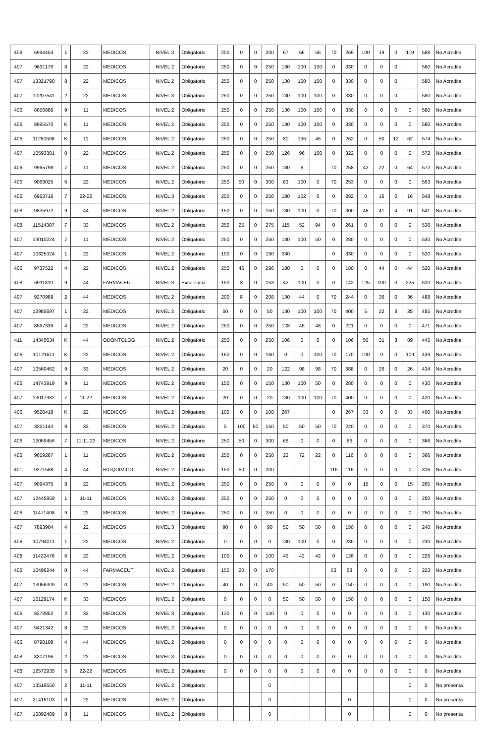| 408 | 6994453 | 1 | 22 | MEDICOS | NIVEL 3 | Obligatorio | 200 | 0 | 0 | 200 | 67 | 66 | 66 | 70 | 269 | 100 | 19 | 0 | 119 | 588 | No Acredita |
| 407 | 9631178 | 8 | 22 | MEDICOS | NIVEL 2 | Obligatorio | 250 | 0 | 0 | 250 | 130 | 100 | 100 | 0 | 330 | 0 | 0 | 0 | | 580 | No Acredita |
| 407 | 13321790 | 8 | 22 | MEDICOS | NIVEL 2 | Obligatorio | 250 | 0 | 0 | 250 | 130 | 100 | 100 | 0 | 330 | 0 | 0 | 0 | | 580 | No Acredita |
| 407 | 10207541 | 2 | 22 | MEDICOS | NIVEL 3 | Obligatorio | 250 | 0 | 0 | 250 | 130 | 100 | 100 | 0 | 330 | 0 | 0 | 0 | | 580 | No Acredita |
| 406 | 8650886 | 9 | 11 | MEDICOS | NIVEL 2 | Obligatorio | 250 | 0 | 0 | 250 | 130 | 100 | 100 | 0 | 330 | 0 | 0 | 0 | 0 | 580 | No Acredita |
| 406 | 8995570 | K | 11 | MEDICOS | NIVEL 2 | Obligatorio | 250 | 0 | 0 | 250 | 130 | 100 | 100 | 0 | 330 | 0 | 0 | 0 | 0 | 580 | No Acredita |
| 406 | 11250608 | K | 11 | MEDICOS | NIVEL 2 | Obligatorio | 250 | 0 | 0 | 250 | 80 | 136 | 46 | 0 | 262 | 0 | 50 | 12 | 62 | 574 | No Acredita |
| 407 | 10593301 | 0 | 22 | MEDICOS | NIVEL 2 | Obligatorio | 250 | 0 | 0 | 250 | 126 | 96 | 100 | 0 | 322 | 0 | 0 | 0 | 0 | 572 | No Acredita |
| 406 | 9965798 | 7 | 11 | MEDICOS | NIVEL 2 | Obligatorio | 250 | 0 | 0 | 250 | 180 | 8 | | 70 | 258 | 42 | 22 | 0 | 64 | 572 | No Acredita |
| 406 | 9069025 | 6 | 22 | MEDICOS | NIVEL 2 | Obligatorio | 250 | 50 | 0 | 300 | 83 | 100 | 0 | 70 | 253 | 0 | 0 | 0 | 0 | 553 | No Acredita |
| 406 | 6963716 | 7 | 22-22 | MEDICOS | NIVEL 3 | Obligatorio | 250 | 0 | 0 | 250 | 180 | 102 | 0 | 0 | 282 | 0 | 16 | 0 | 16 | 548 | No Acredita |
| 408 | 9835972 | 9 | 44 | MEDICOS | NIVEL 2 | Obligatorio | 150 | 0 | 0 | 150 | 130 | 100 | 0 | 70 | 300 | 46 | 41 | 4 | 91 | 541 | No Acredita |
| 408 | 11514307 | 7 | 33 | MEDICOS | NIVEL 2 | Obligatorio | 250 | 25 | 0 | 275 | 115 | 52 | 94 | 0 | 261 | 0 | 0 | 0 | 0 | 536 | No Acredita |
| 407 | 13010224 | 7 | 11 | MEDICOS | NIVEL 2 | Obligatorio | 250 | 0 | 0 | 250 | 130 | 100 | 50 | 0 | 280 | 0 | 0 | 0 | 0 | 530 | No Acredita |
| 407 | 10325324 | 1 | 22 | MEDICOS | NIVEL 2 | Obligatorio | 190 | 0 | 0 | 190 | 330 | | | 0 | 330 | 0 | 0 | 0 | 0 | 520 | No Acredita |
| 406 | 9737522 | 4 | 22 | MEDICOS | NIVEL 2 | Obligatorio | 250 | 46 | 0 | 296 | 180 | 0 | 0 | 0 | 180 | 0 | 44 | 0 | 44 | 520 | No Acredita |
| 408 | 6911310 | 9 | 44 | FARMACEUT | NIVEL 3 | Excelencia | 150 | 3 | 0 | 153 | 42 | 100 | 0 | 0 | 142 | 125 | 100 | 0 | 225 | 520 | No Acredita |
| 407 | 9270989 | 2 | 44 | MEDICOS | NIVEL 2 | Obligatorio | 200 | 8 | 0 | 208 | 130 | 44 | 0 | 70 | 244 | 0 | 36 | 0 | 36 | 488 | No Acredita |
| 407 | 12985697 | 1 | 22 | MEDICOS | NIVEL 2 | Obligatorio | 50 | 0 | 0 | 50 | 130 | 100 | 100 | 70 | 400 | 5 | 22 | 8 | 35 | 485 | No Acredita |
| 407 | 8567339 | 4 | 22 | MEDICOS | NIVEL 2 | Obligatorio | 250 | 0 | 0 | 250 | 128 | 45 | 48 | 0 | 221 | 0 | 0 | 0 | 0 | 471 | No Acredita |
| 411 | 14345634 | K | 44 | ODONTOLOG | NIVEL 2 | Obligatorio | 250 | 0 | 0 | 250 | 106 | 0 | 0 | 0 | 106 | 50 | 31 | 8 | 89 | 445 | No Acredita |
| 406 | 10121611 | K | 22 | MEDICOS | NIVEL 2 | Obligatorio | 160 | 0 | 0 | 160 | 0 | 0 | 100 | 70 | 170 | 100 | 9 | 0 | 109 | 439 | No Acredita |
| 407 | 10560462 | 9 | 33 | MEDICOS | NIVEL 2 | Obligatorio | 20 | 0 | 0 | 20 | 122 | 98 | 98 | 70 | 388 | 0 | 26 | 0 | 26 | 434 | No Acredita |
| 406 | 14743919 | 9 | 11 | MEDICOS | NIVEL 2 | Obligatorio | 150 | 0 | 0 | 150 | 130 | 100 | 50 | 0 | 280 | 0 | 0 | 0 | 0 | 430 | No Acredita |
| 407 | 13017982 | 7 | 11-22 | MEDICOS | NIVEL 2 | Obligatorio | 20 | 0 | 0 | 20 | 130 | 100 | 100 | 70 | 400 | 0 | 0 | 0 | 0 | 420 | No Acredita |
| 406 | 9520418 | K | 22 | MEDICOS | NIVEL 2 | Obligatorio | 100 | 0 | 0 | 100 | 267 | | | 0 | 267 | 33 | 0 | 0 | 33 | 400 | No Acredita |
| 407 | 8221143 | 8 | 33 | MEDICOS | NIVEL 2 | Obligatorio | 0 | 100 | 50 | 150 | 50 | 50 | 50 | 70 | 220 | 0 | 0 | 0 | 0 | 370 | No Acredita |
| 406 | 12059456 | 7 | 11-11-22 | MEDICOS | NIVEL 2 | Obligatorio | 250 | 50 | 0 | 300 | 66 | 0 | 0 | 0 | 66 | 0 | 0 | 0 | 0 | 366 | No Acredita |
| 406 | 9659267 | 1 | 11 | MEDICOS | NIVEL 2 | Obligatorio | 250 | 0 | 0 | 250 | 22 | 72 | 22 | 0 | 116 | 0 | 0 | 0 | 0 | 366 | No Acredita |
| 401 | 9271588 | 4 | 44 | BIOQUIMICO | NIVEL 2 | Obligatorio | 150 | 50 | 0 | 200 | | | | 116 | 116 | 0 | 0 | 0 | 0 | 316 | No Acredita |
| 407 | 9094375 | 8 | 22 | MEDICOS | NIVEL 2 | Obligatorio | 250 | 0 | 0 | 250 | 0 | 0 | 0 | 0 | 0 | 15 | 0 | 0 | 15 | 265 | No Acredita |
| 407 | 12445959 | 1 | 11-11 | MEDICOS | NIVEL 2 | Obligatorio | 250 | 0 | 0 | 250 | 0 | 0 | 0 | 0 | 0 | 0 | 0 | 0 | 0 | 250 | No Acredita |
| 406 | 11471408 | 9 | 22 | MEDICOS | NIVEL 2 | Obligatorio | 250 | 0 | 0 | 250 | 0 | 0 | 0 | 0 | 0 | 0 | 0 | 0 | 0 | 250 | No Acredita |
| 407 | 7893904 | 4 | 22 | MEDICOS | NIVEL 3 | Obligatorio | 90 | 0 | 0 | 90 | 50 | 50 | 50 | 0 | 150 | 0 | 0 | 0 | 0 | 240 | No Acredita |
| 408 | 10794011 | 1 | 22 | MEDICOS | NIVEL 2 | Obligatorio | 0 | 0 | 0 | 0 | 130 | 100 | 0 | 0 | 230 | 0 | 0 | 0 | 0 | 230 | No Acredita |
| 408 | 11422476 | 6 | 22 | MEDICOS | NIVEL 2 | Obligatorio | 100 | 0 | 0 | 100 | 42 | 42 | 42 | 0 | 126 | 0 | 0 | 0 | 0 | 226 | No Acredita |
| 406 | 10496244 | 0 | 44 | FARMACEUT | NIVEL 2 | Obligatorio | 150 | 20 | 0 | 170 | | | | 53 | 53 | 0 | 0 | 0 | 0 | 223 | No Acredita |
| 407 | 13056309 | 0 | 22 | MEDICOS | NIVEL 2 | Obligatorio | 40 | 0 | 0 | 40 | 50 | 50 | 50 | 0 | 150 | 0 | 0 | 0 | 0 | 190 | No Acredita |
| 407 | 10129174 | K | 33 | MEDICOS | NIVEL 2 | Obligatorio | 0 | 0 | 0 | 0 | 50 | 50 | 50 | 0 | 150 | 0 | 0 | 0 | 0 | 150 | No Acredita |
| 406 | 8278852 | 2 | 33 | MEDICOS | NIVEL 3 | Obligatorio | 130 | 0 | 0 | 130 | 0 | 0 | 0 | 0 | 0 | 0 | 0 | 0 | 0 | 130 | No Acredita |
| 407 | 9421342 | 8 | 22 | MEDICOS | NIVEL 2 | Obligatorio | 0 | 0 | 0 | 0 | 0 | 0 | 0 | 0 | 0 | 0 | 0 | 0 | 0 | 0 | No Acredita |
| 406 | 8790108 | 4 | 44 | MEDICOS | NIVEL 2 | Obligatorio | 0 | 0 | 0 | 0 | 0 | 0 | 0 | 0 | 0 | 0 | 0 | 0 | 0 | 0 | No Acredita |
| 408 | 8207196 | 2 | 22 | MEDICOS | NIVEL 3 | Obligatorio | 0 | 0 | 0 | 0 | 0 | 0 | 0 | 0 | 0 | 0 | 0 | 0 | 0 | 0 | No Acredita |
| 408 | 12572935 | 5 | 22-22 | MEDICOS | NIVEL 2 | Obligatorio | 0 | 0 | 0 | 0 | 0 | 0 | 0 | 0 | 0 | 0 | 0 | 0 | 0 | 0 | No Acredita |
| 407 | 13519550 | 2 | 11-11 | MEDICOS | NIVEL 2 | Obligatorio | | | | 0 | | | | | | | | | 0 | 0 | No presenta |
| 407 | 21415103 | 0 | 22 | MEDICOS | NIVEL 2 | Obligatorio | | | | 0 | | | | | 0 | | | | 0 | 0 | No presenta |
| 407 | 10892409 | 8 | 11 | MEDICOS | NIVEL 2 | Obligatorio | | | | 0 | | | | | 0 | | | | 0 | 0 | No presenta |